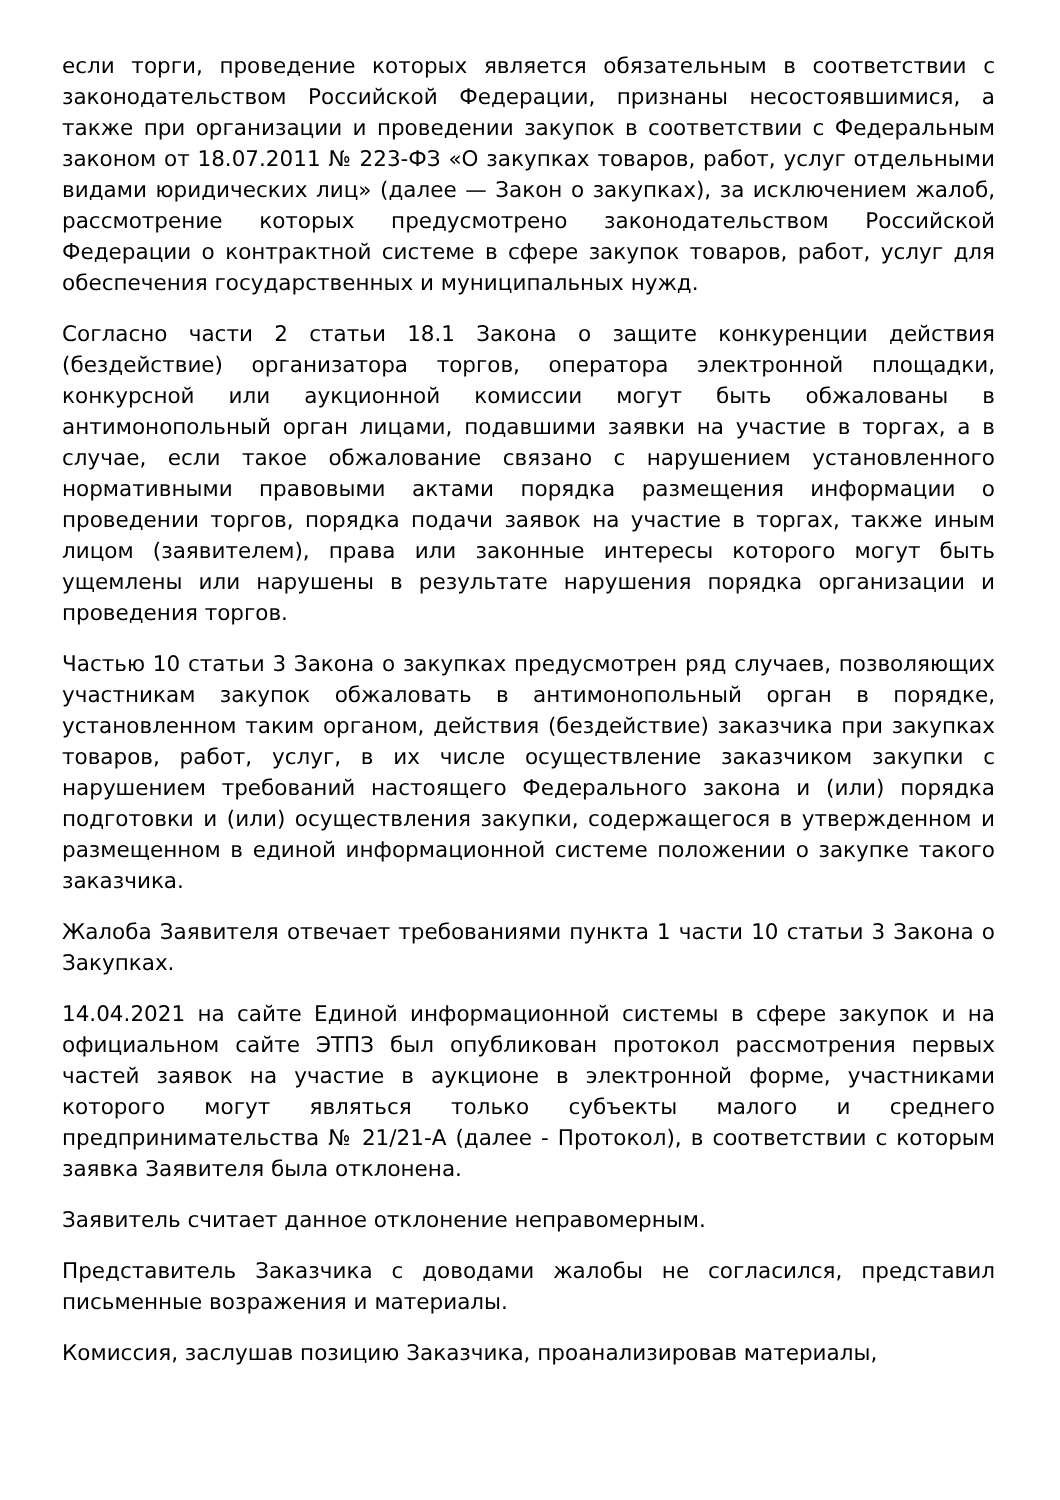если торги, проведение которых является обязательным в соответствии с законодательством Российской Федерации, признаны несостоявшимися, а также при организации и проведении закупок в соответствии с Федеральным законом от 18.07.2011 № 223-ФЗ «О закупках товаров, работ, услуг отдельными видами юридических лиц» (далее — Закон о закупках), за исключением жалоб, рассмотрение которых предусмотрено законодательством Российской Федерации о контрактной системе в сфере закупок товаров, работ, услуг для обеспечения государственных и муниципальных нужд.
Согласно части 2 статьи 18.1 Закона о защите конкуренции действия (бездействие) организатора торгов, оператора электронной площадки, конкурсной или аукционной комиссии могут быть обжалованы в антимонопольный орган лицами, подавшими заявки на участие в торгах, а в случае, если такое обжалование связано с нарушением установленного нормативными правовыми актами порядка размещения информации о проведении торгов, порядка подачи заявок на участие в торгах, также иным лицом (заявителем), права или законные интересы которого могут быть ущемлены или нарушены в результате нарушения порядка организации и проведения торгов.
Частью 10 статьи 3 Закона о закупках предусмотрен ряд случаев, позволяющих участникам закупок обжаловать в антимонопольный орган в порядке, установленном таким органом, действия (бездействие) заказчика при закупках товаров, работ, услуг, в их числе осуществление заказчиком закупки с нарушением требований настоящего Федерального закона и (или) порядка подготовки и (или) осуществления закупки, содержащегося в утвержденном и размещенном в единой информационной системе положении о закупке такого заказчика.
Жалоба Заявителя отвечает требованиями пункта 1 части 10 статьи 3 Закона о Закупках.
14.04.2021 на сайте Единой информационной системы в сфере закупок и на официальном сайте ЭТПЗ был опубликован протокол рассмотрения первых частей заявок на участие в аукционе в электронной форме, участниками которого могут являться только субъекты малого и среднего предпринимательства № 21/21-А (далее - Протокол), в соответствии с которым заявка Заявителя была отклонена.
Заявитель считает данное отклонение неправомерным.
Представитель Заказчика с доводами жалобы не согласился, представил письменные возражения и материалы.
Комиссия, заслушав позицию Заказчика, проанализировав материалы,